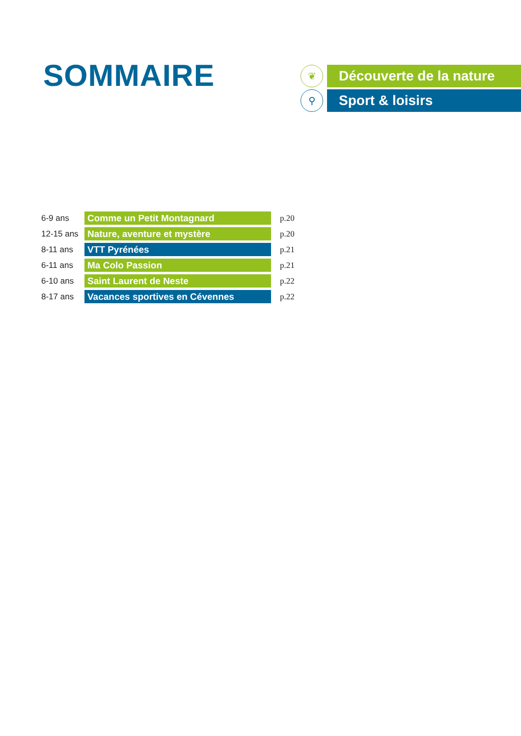SOMMAIRE
❦
Découverte de la nature
⚲
Sport & loisirs
| 6-9 ans | Comme un Petit Montagnard | p.20 |
| 12-15 ans | Nature, aventure et mystère | p.20 |
| 8-11 ans | VTT Pyrénées | p.21 |
| 6-11 ans | Ma Colo Passion | p.21 |
| 6-10 ans | Saint Laurent de Neste | p.22 |
| 8-17 ans | Vacances sportives en Cévennes | p.22 |